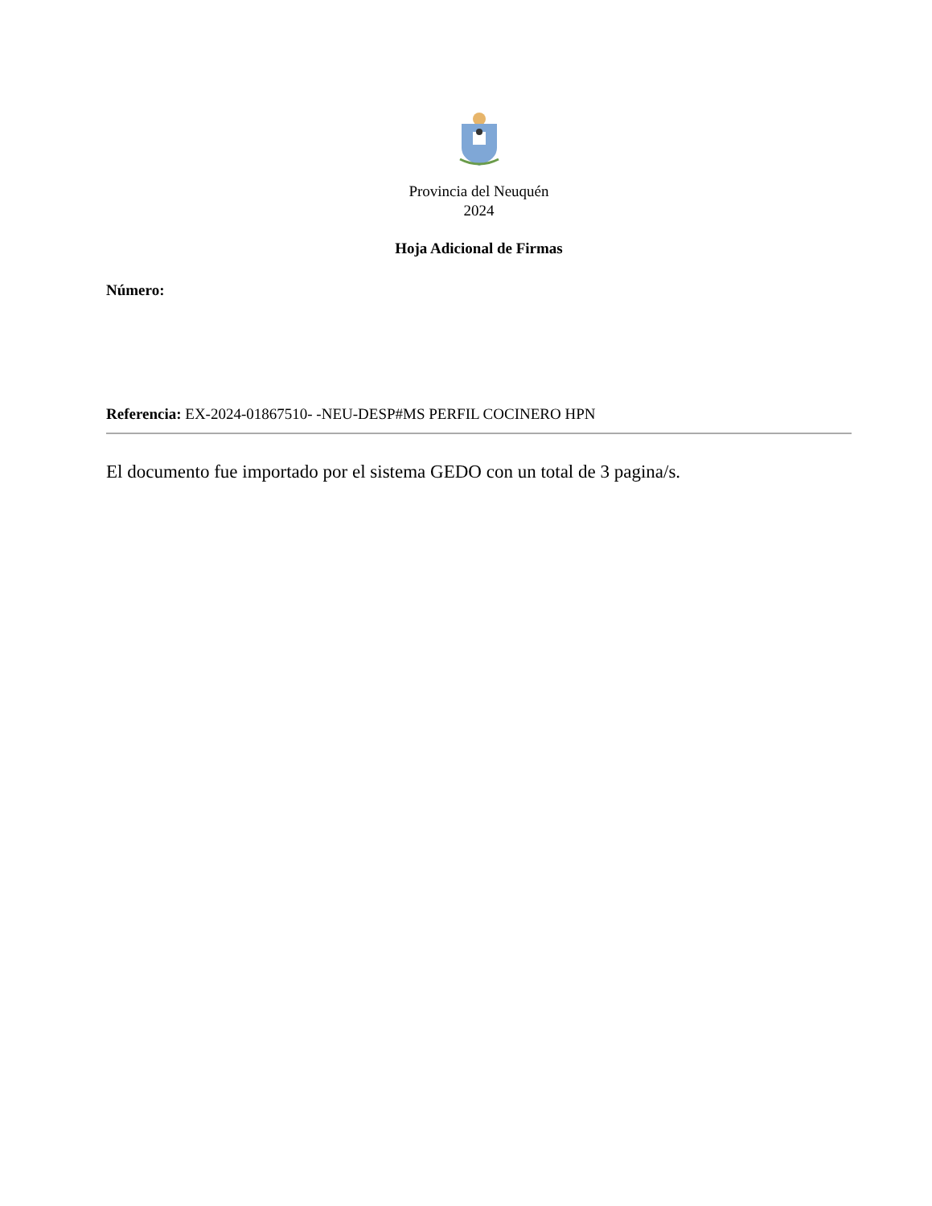Provincia del Neuquén
2024
Hoja Adicional de Firmas
Número:
Referencia: EX-2024-01867510- -NEU-DESP#MS PERFIL COCINERO HPN
El documento fue importado por el sistema GEDO con un total de 3 pagina/s.